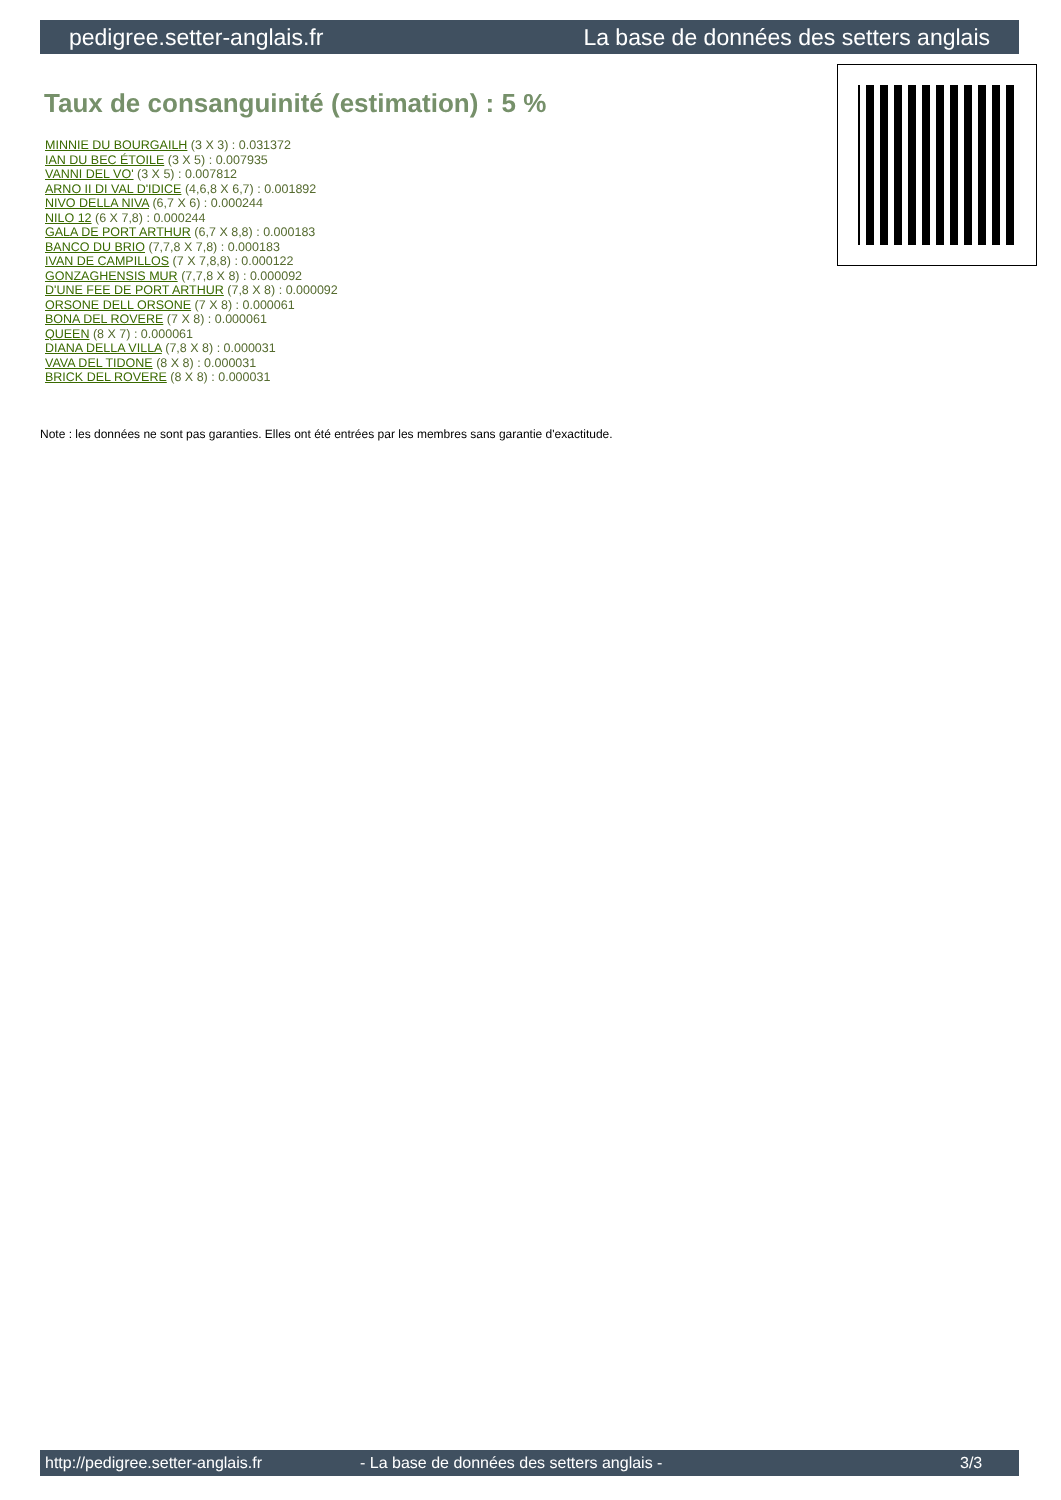pedigree.setter-anglais.fr La base de données des setters anglais
Taux de consanguinité (estimation) : 5 %
MINNIE DU BOURGAILH (3 X 3) : 0.031372
IAN DU BEC ÉTOILE (3 X 5) : 0.007935
VANNI DEL VO' (3 X 5) : 0.007812
ARNO II DI VAL D'IDICE (4,6,8 X 6,7) : 0.001892
NIVO DELLA NIVA (6,7 X 6) : 0.000244
NILO 12 (6 X 7,8) : 0.000244
GALA DE PORT ARTHUR (6,7 X 8,8) : 0.000183
BANCO DU BRIO (7,7,8 X 7,8) : 0.000183
IVAN DE CAMPILLOS (7 X 7,8,8) : 0.000122
GONZAGHENSIS MUR (7,7,8 X 8) : 0.000092
D'UNE FEE DE PORT ARTHUR (7,8 X 8) : 0.000092
ORSONE DELL ORSONE (7 X 8) : 0.000061
BONA DEL ROVERE (7 X 8) : 0.000061
QUEEN (8 X 7) : 0.000061
DIANA DELLA VILLA (7,8 X 8) : 0.000031
VAVA DEL TIDONE (8 X 8) : 0.000031
BRICK DEL ROVERE (8 X 8) : 0.000031
Note : les données ne sont pas garanties. Elles ont été entrées par les membres sans garantie d'exactitude.
http://pedigree.setter-anglais.fr - La base de données des setters anglais - 3/3